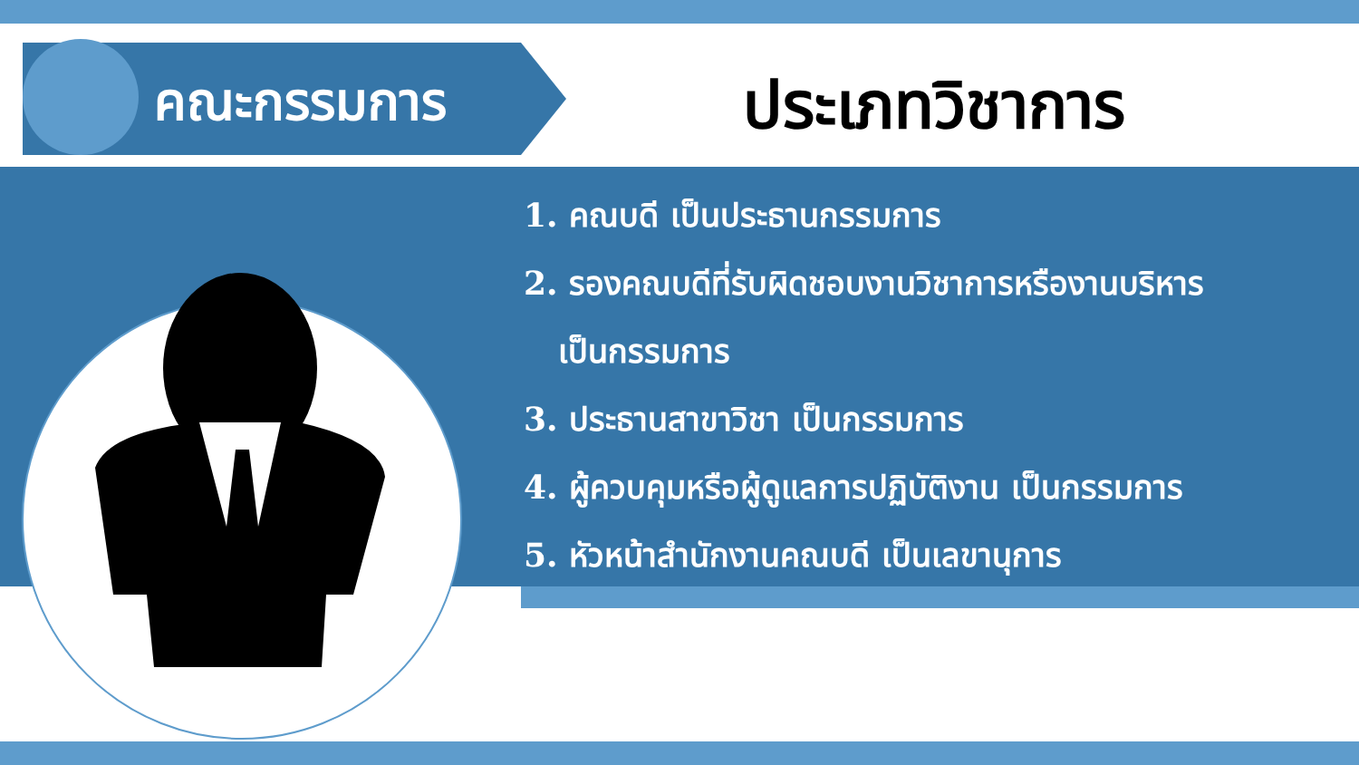คณะกรรมการ ประเภทวิชาการ
1. คณบดี เป็นประธานกรรมการ
2. รองคณบดีที่รับผิดชอบงานวิชาการหรืองานบริหาร
เป็นกรรมการ
3. ประธานสาขาวิชา เป็นกรรมการ
4. ผู้ควบคุมหรือผู้ดูแลการปฏิบัติงาน เป็นกรรมการ
5. หัวหน้าสำนักงานคณบดี เป็นเลขานุการ